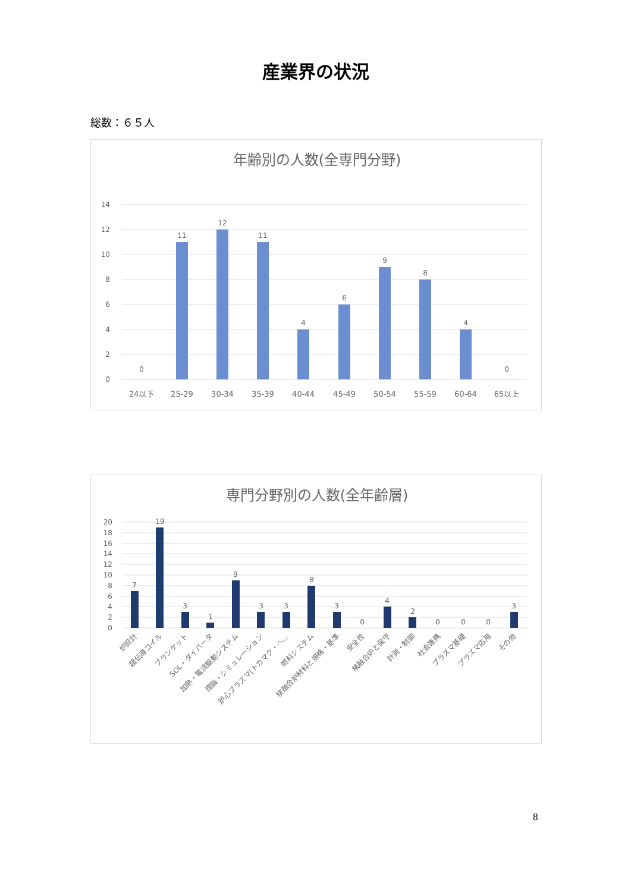産業界の状況
総数：６５人
年齢別の人数(全専門分野)
14
12
10
8
6
4
2
0
0
11
12
11
4
6
9
8
4
0
24以下
25-29
30-34
35-39
40-44
45-49
50-54
55-59
60-64
65以上
専門分野別の人数(全年齢層)
20
18
16
14
12
10
8
6
4
2
0
7
19
3
1
9
3
3
8
3
0
4
2
0
0
0
3
炉設計
超伝導コイル
ブランケット
SOL・ダイバータ
加熱・電流駆動システム
理論・シミュレーション
炉心プラズマ(トカマク・ヘ…
燃料システム
核融合炉材料と規格・基準
安全性
核融合炉と保守
計測・制御
社会連携
プラズマ基礎
プラズマ応用
その他
8